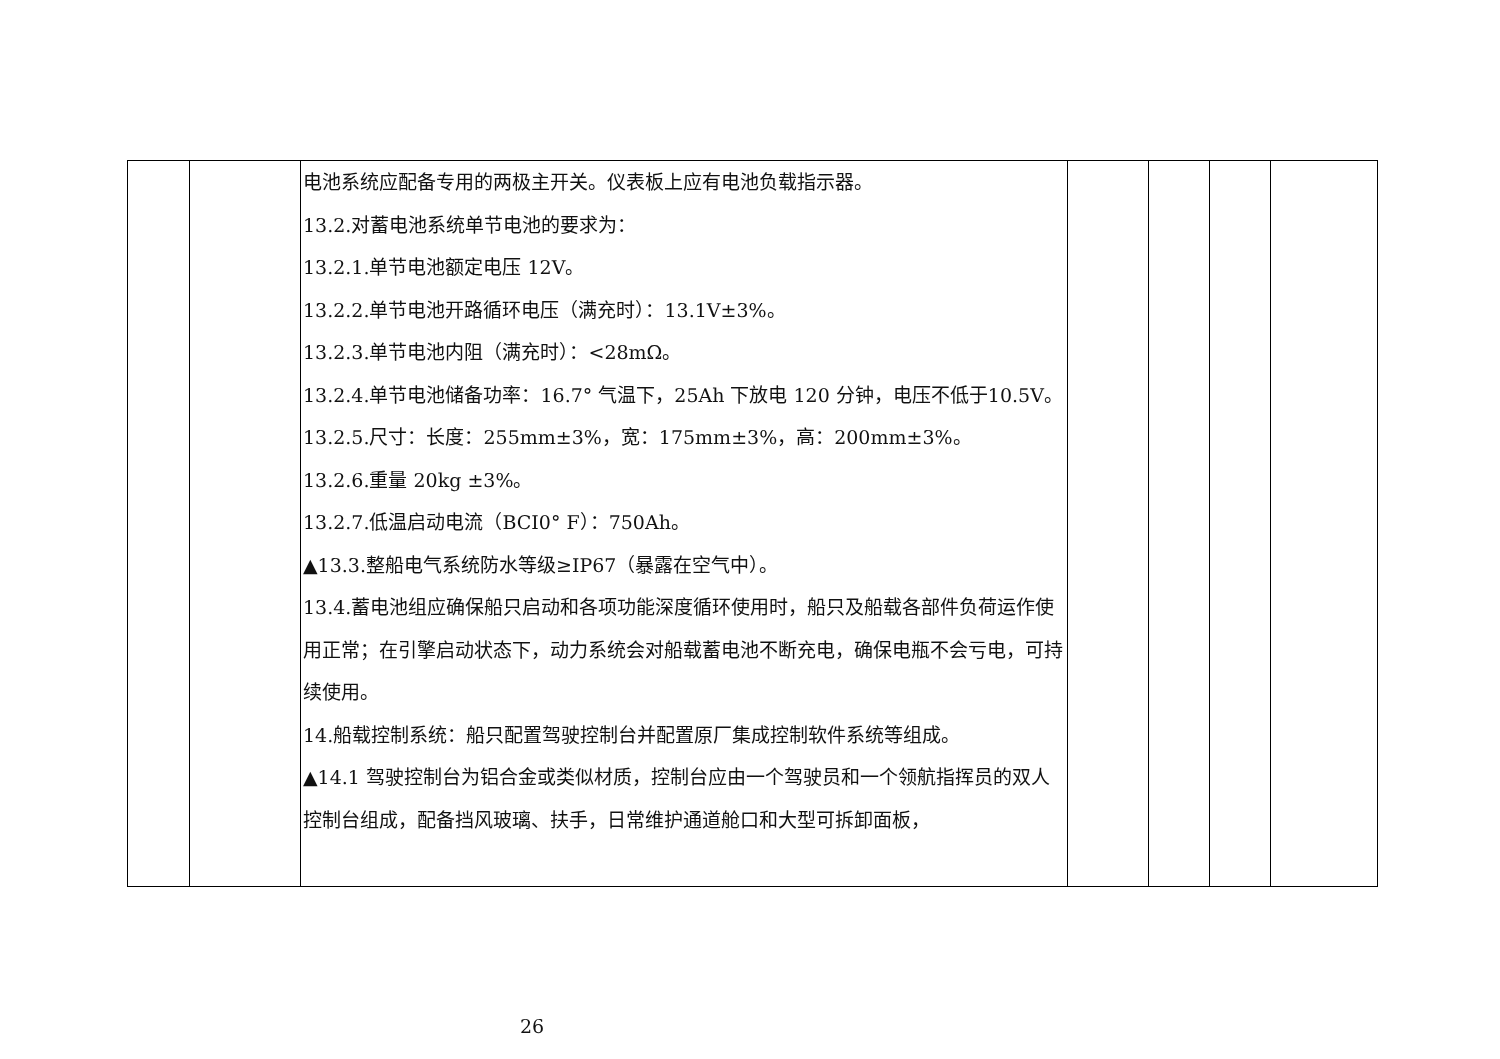| | | 电池系统应配备专用的两极主开关。仪表板上应有电池负载指示器。 13.2.对蓄电池系统单节电池的要求为： 13.2.1.单节电池额定电压 12V。 13.2.2.单节电池开路循环电压（满充时）：13.1V±3%。 13.2.3.单节电池内阻（满充时）：<28mΩ。 13.2.4.单节电池储备功率：16.7° 气温下，25Ah 下放电 120 分钟，电压不低于10.5V。 13.2.5.尺寸：长度：255mm±3%，宽：175mm±3%，高：200mm±3%。 13.2.6.重量 20kg ±3%。 13.2.7.低温启动电流（BCI0° F）：750Ah。 ▲13.3.整船电气系统防水等级≥IP67（暴露在空气中）。 13.4.蓄电池组应确保船只启动和各项功能深度循环使用时，船只及船载各部件负荷运作使用正常；在引擎启动状态下，动力系统会对船载蓄电池不断充电，确保电瓶不会亏电，可持续使用。 14.船载控制系统：船只配置驾驶控制台并配置原厂集成控制软件系统等组成。 ▲14.1 驾驶控制台为铝合金或类似材质，控制台应由一个驾驶员和一个领航指挥员的双人控制台组成，配备挡风玻璃、扶手，日常维护通道舱口和大型可拆卸面板， | | | | |
26